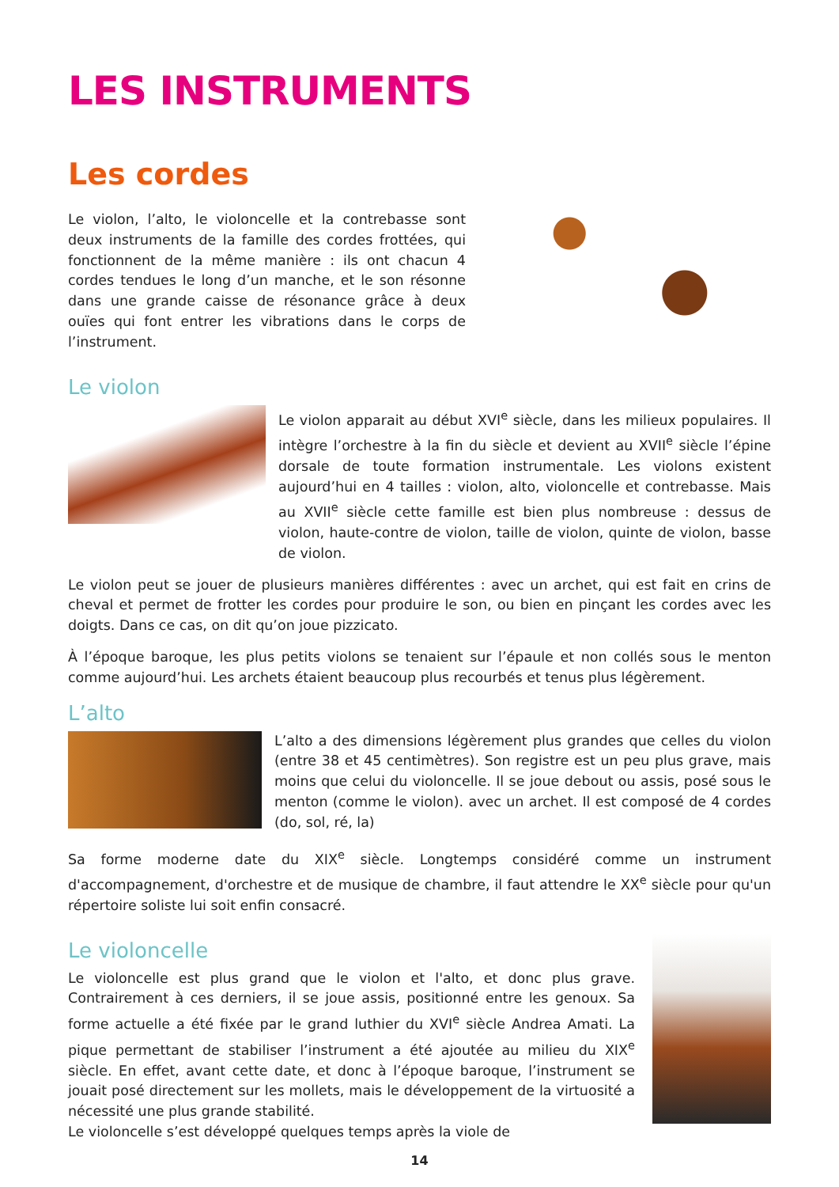LES INSTRUMENTS
Les cordes
Le violon, l’alto, le violoncelle et la contrebasse sont deux instruments de la famille des cordes frottées, qui fonctionnent de la même manière : ils ont chacun 4 cordes tendues le long d’un manche, et le son résonne dans une grande caisse de résonance grâce à deux ouïes qui font entrer les vibrations dans le corps de l’instrument.
Le violon
Le violon apparait au début XVI<sup>e</sup> siècle, dans les milieux populaires. Il intègre l’orchestre à la fin du siècle et devient au XVII<sup>e</sup> siècle l’épine dorsale de toute formation instrumentale. Les violons existent aujourd’hui en 4 tailles : violon, alto, violoncelle et contrebasse. Mais au XVII<sup>e</sup> siècle cette famille est bien plus nombreuse : dessus de violon, haute-contre de violon, taille de violon, quinte de violon, basse de violon.
Le violon peut se jouer de plusieurs manières différentes : avec un archet, qui est fait en crins de cheval et permet de frotter les cordes pour produire le son, ou bien en pinçant les cordes avec les doigts. Dans ce cas, on dit qu’on joue pizzicato.
À l’époque baroque, les plus petits violons se tenaient sur l’épaule et non collés sous le menton comme aujourd’hui. Les archets étaient beaucoup plus recourbés et tenus plus légèrement.
L’alto
L’alto a des dimensions légèrement plus grandes que celles du violon (entre 38 et 45 centimètres). Son registre est un peu plus grave, mais moins que celui du violoncelle. Il se joue debout ou assis, posé sous le menton (comme le violon). avec un archet. Il est composé de 4 cordes (do, sol, ré, la)
Sa forme moderne date du XIX<sup>e</sup> siècle. Longtemps considéré comme un instrument d'accompagnement, d'orchestre et de musique de chambre, il faut attendre le XX<sup>e</sup> siècle pour qu'un répertoire soliste lui soit enfin consacré.
Le violoncelle
Le violoncelle est plus grand que le violon et l'alto, et donc plus grave. Contrairement à ces derniers, il se joue assis, positionné entre les genoux. Sa forme actuelle a été fixée par le grand luthier du XVI<sup>e</sup> siècle Andrea Amati. La pique permettant de stabiliser l’instrument a été ajoutée au milieu du XIX<sup>e</sup> siècle. En effet, avant cette date, et donc à l’époque baroque, l’instrument se jouait posé directement sur les mollets, mais le développement de la virtuosité a nécessité une plus grande stabilité.
Le violoncelle s’est développé quelques temps après la viole de
14